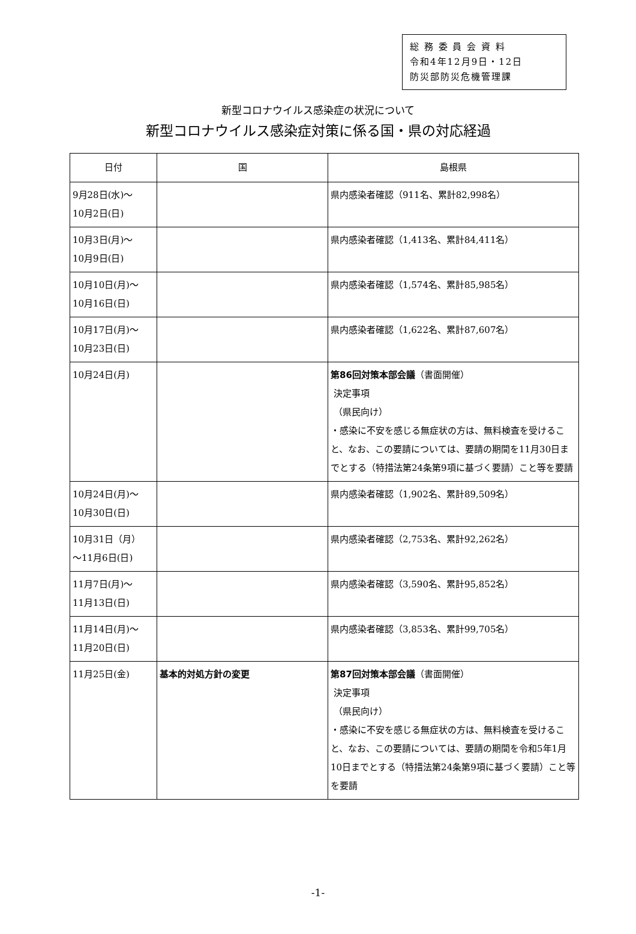総 務 委 員 会 資 料
令和4年12月9日・12日
防災部防災危機管理課
新型コロナウイルス感染症の状況について
新型コロナウイルス感染症対策に係る国・県の対応経過
| 日付 | 国 | 島根県 |
| --- | --- | --- |
| 9月28日(水)～ 10月2日(日) | | 県内感染者確認（911名、累計82,998名） |
| 10月3日(月)～ 10月9日(日) | | 県内感染者確認（1,413名、累計84,411名） |
| 10月10日(月)～ 10月16日(日) | | 県内感染者確認（1,574名、累計85,985名） |
| 10月17日(月)～ 10月23日(日) | | 県内感染者確認（1,622名、累計87,607名） |
| 10月24日(月) | | 第86回対策本部会議 （書面開催） 決定事項 （県民向け） ・感染に不安を感じる無症状の方は、無料検査を受けること、なお、この要請については、要請の期間を11月30日までとする（特措法第24条第9項に基づく要請）こと等を要請 |
| 10月24日(月)～ 10月30日(日) | | 県内感染者確認（1,902名、累計89,509名） |
| 10月31日（月） ～11月6日(日) | | 県内感染者確認（2,753名、累計92,262名） |
| 11月7日(月)～ 11月13日(日) | | 県内感染者確認（3,590名、累計95,852名） |
| 11月14日(月)～ 11月20日(日) | | 県内感染者確認（3,853名、累計99,705名） |
| 11月25日(金) | 基本的対処方針の変更 | 第87回対策本部会議 （書面開催） 決定事項 （県民向け） ・感染に不安を感じる無症状の方は、無料検査を受けること、なお、この要請については、要請の期間を令和5年1月10日までとする（特措法第24条第9項に基づく要請）こと等を要請 |
-1-